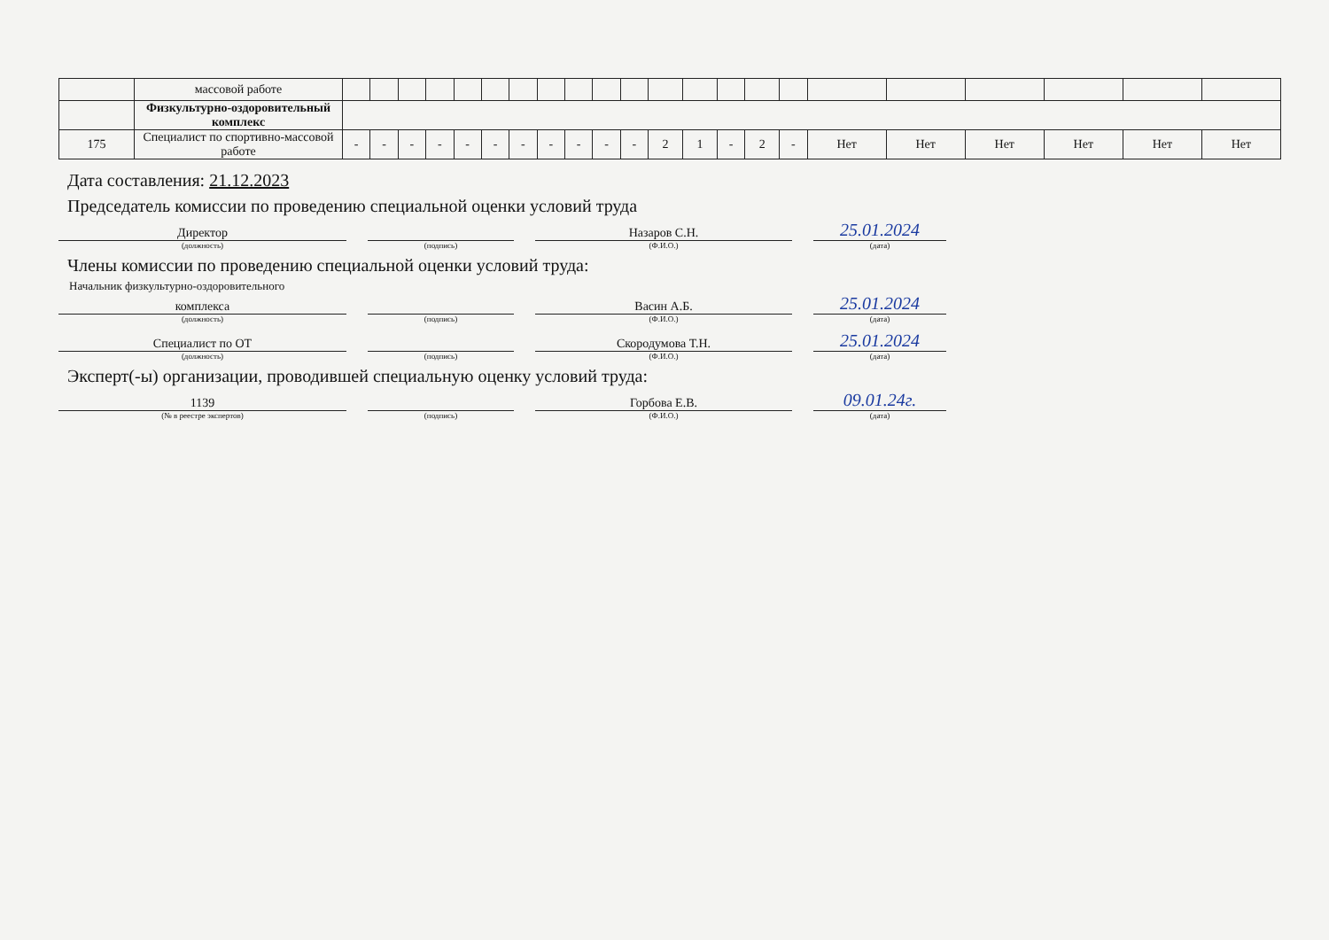| | массовой работе | | | | | | | | | | | | | | | | | | | | | | |
| | Физкультурно-оздоровительный комплекс | | | | | | | | | | | | | | | | | | | | | | |
| 175 | Специалист по спортивно-массовой работе | - | - | - | - | - | - | - | - | - | - | - | 2 | 1 | - | 2 | - | Нет | Нет | Нет | Нет | Нет | Нет |
Дата составления: 21.12.2023
Председатель комиссии по проведению специальной оценки условий труда
Директор
(должность)
(подпись)
Назаров С.Н.
(Ф.И.О.)
25.01.2024
(дата)
Члены комиссии по проведению специальной оценки условий труда:
Начальник физкультурно-оздоровительного
комплекса
(должность)
(подпись)
Васин А.Б.
(Ф.И.О.)
25.01.2024
(дата)
Специалист по ОТ
(должность)
(подпись)
Скородумова Т.Н.
(Ф.И.О.)
25.01.2024
(дата)
Эксперт(-ы) организации, проводившей специальную оценку условий труда:
1139
(№ в реестре экспертов)
(подпись)
Горбова Е.В.
(Ф.И.О.)
09.01.24г.
(дата)